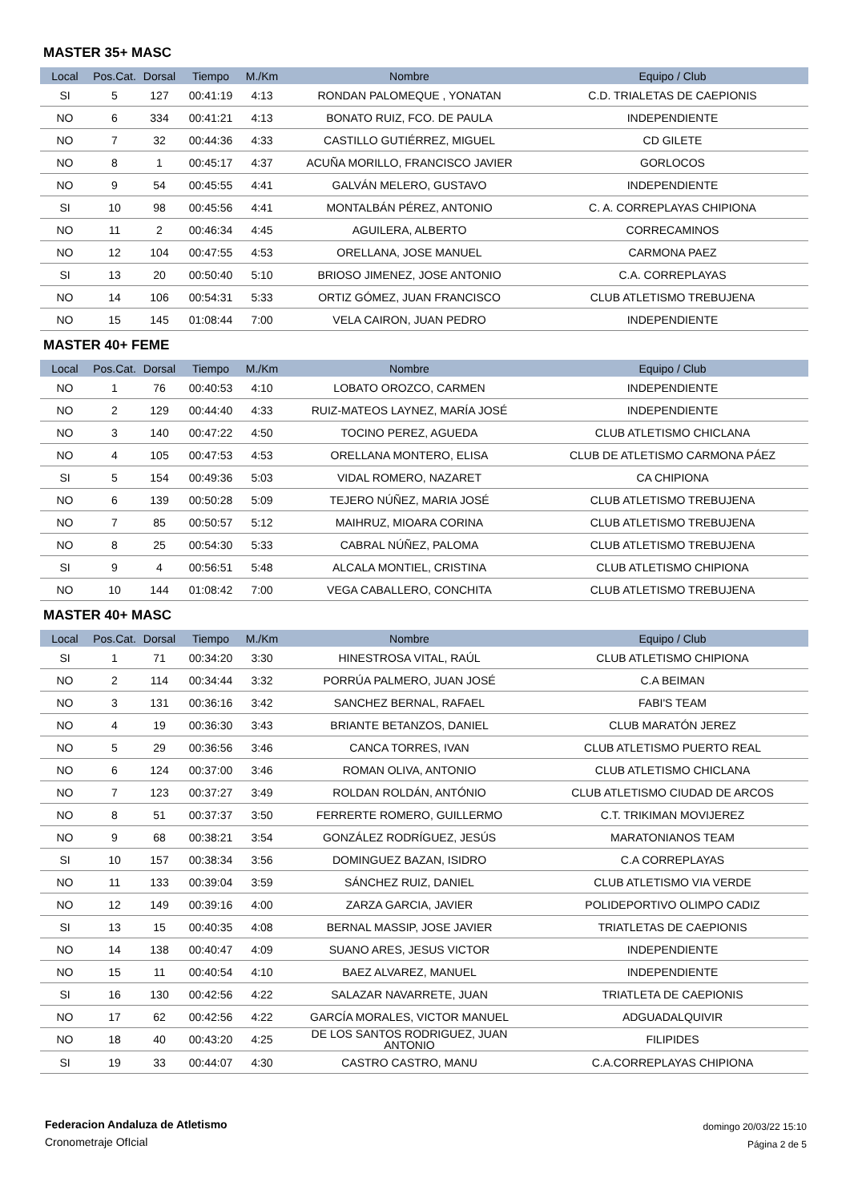MASTER 35+ MASC
| Local | Pos.Cat. | Dorsal | Tiempo | M./Km | Nombre | Equipo / Club |
| --- | --- | --- | --- | --- | --- | --- |
| SI | 5 | 127 | 00:41:19 | 4:13 | RONDAN PALOMEQUE , YONATAN | C.D. TRIALETAS DE CAEPIONIS |
| NO | 6 | 334 | 00:41:21 | 4:13 | BONATO RUIZ, FCO. DE PAULA | INDEPENDIENTE |
| NO | 7 | 32 | 00:44:36 | 4:33 | CASTILLO GUTIÉRREZ, MIGUEL | CD GILETE |
| NO | 8 | 1 | 00:45:17 | 4:37 | ACUÑA MORILLO, FRANCISCO JAVIER | GORLOCOS |
| NO | 9 | 54 | 00:45:55 | 4:41 | GALVÁN MELERO, GUSTAVO | INDEPENDIENTE |
| SI | 10 | 98 | 00:45:56 | 4:41 | MONTALBÁN PÉREZ, ANTONIO | C. A. CORREPLAYAS CHIPIONA |
| NO | 11 | 2 | 00:46:34 | 4:45 | AGUILERA, ALBERTO | CORRECAMINOS |
| NO | 12 | 104 | 00:47:55 | 4:53 | ORELLANA, JOSE MANUEL | CARMONA PAEZ |
| SI | 13 | 20 | 00:50:40 | 5:10 | BRIOSO JIMENEZ, JOSE ANTONIO | C.A. CORREPLAYAS |
| NO | 14 | 106 | 00:54:31 | 5:33 | ORTIZ GÓMEZ, JUAN FRANCISCO | CLUB ATLETISMO TREBUJENA |
| NO | 15 | 145 | 01:08:44 | 7:00 | VELA CAIRON, JUAN PEDRO | INDEPENDIENTE |
MASTER 40+ FEME
| Local | Pos.Cat. | Dorsal | Tiempo | M./Km | Nombre | Equipo / Club |
| --- | --- | --- | --- | --- | --- | --- |
| NO | 1 | 76 | 00:40:53 | 4:10 | LOBATO OROZCO, CARMEN | INDEPENDIENTE |
| NO | 2 | 129 | 00:44:40 | 4:33 | RUIZ-MATEOS LAYNEZ, MARÍA JOSÉ | INDEPENDIENTE |
| NO | 3 | 140 | 00:47:22 | 4:50 | TOCINO PEREZ, AGUEDA | CLUB ATLETISMO CHICLANA |
| NO | 4 | 105 | 00:47:53 | 4:53 | ORELLANA MONTERO, ELISA | CLUB DE ATLETISMO CARMONA PÁEZ |
| SI | 5 | 154 | 00:49:36 | 5:03 | VIDAL ROMERO, NAZARET | CA CHIPIONA |
| NO | 6 | 139 | 00:50:28 | 5:09 | TEJERO NÚÑEZ, MARIA JOSÉ | CLUB ATLETISMO TREBUJENA |
| NO | 7 | 85 | 00:50:57 | 5:12 | MAIHRUZ, MIOARA CORINA | CLUB ATLETISMO TREBUJENA |
| NO | 8 | 25 | 00:54:30 | 5:33 | CABRAL NÚÑEZ, PALOMA | CLUB ATLETISMO TREBUJENA |
| SI | 9 | 4 | 00:56:51 | 5:48 | ALCALA MONTIEL, CRISTINA | CLUB ATLETISMO CHIPIONA |
| NO | 10 | 144 | 01:08:42 | 7:00 | VEGA CABALLERO, CONCHITA | CLUB ATLETISMO TREBUJENA |
MASTER 40+ MASC
| Local | Pos.Cat. | Dorsal | Tiempo | M./Km | Nombre | Equipo / Club |
| --- | --- | --- | --- | --- | --- | --- |
| SI | 1 | 71 | 00:34:20 | 3:30 | HINESTROSA VITAL, RAÚL | CLUB ATLETISMO CHIPIONA |
| NO | 2 | 114 | 00:34:44 | 3:32 | PORRÚA PALMERO, JUAN JOSÉ | C.A BEIMAN |
| NO | 3 | 131 | 00:36:16 | 3:42 | SANCHEZ BERNAL, RAFAEL | FABI'S TEAM |
| NO | 4 | 19 | 00:36:30 | 3:43 | BRIANTE BETANZOS, DANIEL | CLUB MARATÓN JEREZ |
| NO | 5 | 29 | 00:36:56 | 3:46 | CANCA TORRES, IVAN | CLUB ATLETISMO PUERTO REAL |
| NO | 6 | 124 | 00:37:00 | 3:46 | ROMAN OLIVA, ANTONIO | CLUB ATLETISMO CHICLANA |
| NO | 7 | 123 | 00:37:27 | 3:49 | ROLDAN ROLDÁN, ANTÓNIO | CLUB ATLETISMO CIUDAD DE ARCOS |
| NO | 8 | 51 | 00:37:37 | 3:50 | FERRERTE ROMERO, GUILLERMO | C.T. TRIKIMAN MOVIJEREZ |
| NO | 9 | 68 | 00:38:21 | 3:54 | GONZÁLEZ RODRÍGUEZ, JESÚS | MARATONIANOS TEAM |
| SI | 10 | 157 | 00:38:34 | 3:56 | DOMINGUEZ BAZAN, ISIDRO | C.A CORREPLAYAS |
| NO | 11 | 133 | 00:39:04 | 3:59 | SÁNCHEZ RUIZ, DANIEL | CLUB ATLETISMO VIA VERDE |
| NO | 12 | 149 | 00:39:16 | 4:00 | ZARZA GARCIA, JAVIER | POLIDEPORTIVO OLIMPO CADIZ |
| SI | 13 | 15 | 00:40:35 | 4:08 | BERNAL MASSIP, JOSE JAVIER | TRIATLETAS DE CAEPIONIS |
| NO | 14 | 138 | 00:40:47 | 4:09 | SUANO ARES, JESUS VICTOR | INDEPENDIENTE |
| NO | 15 | 11 | 00:40:54 | 4:10 | BAEZ ALVAREZ, MANUEL | INDEPENDIENTE |
| SI | 16 | 130 | 00:42:56 | 4:22 | SALAZAR NAVARRETE, JUAN | TRIATLETA DE CAEPIONIS |
| NO | 17 | 62 | 00:42:56 | 4:22 | GARCÍA MORALES, VICTOR MANUEL | ADGUADALQUIVIR |
| NO | 18 | 40 | 00:43:20 | 4:25 | DE LOS SANTOS RODRIGUEZ, JUAN ANTONIO | FILIPIDES |
| SI | 19 | 33 | 00:44:07 | 4:30 | CASTRO CASTRO, MANU | C.A.CORREPLAYAS CHIPIONA |
Federacion Andaluza de Atletismo
Cronometraje OfIcial
domingo 20/03/22 15:10
Página 2 de 5